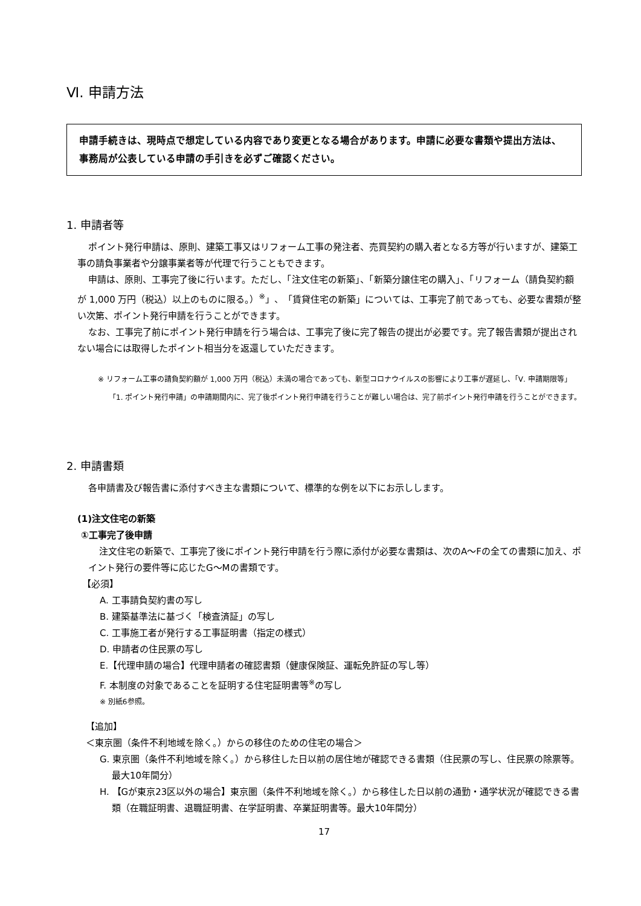Ⅵ. 申請方法
申請手続きは、現時点で想定している内容であり変更となる場合があります。申請に必要な書類や提出方法は、事務局が公表している申請の手引きを必ずご確認ください。
1. 申請者等
ポイント発行申請は、原則、建築工事又はリフォーム工事の発注者、売買契約の購入者となる方等が行いますが、建築工事の請負事業者や分譲事業者等が代理で行うこともできます。
申請は、原則、工事完了後に行います。ただし、「注文住宅の新築」、「新築分譲住宅の購入」、「リフォーム（請負契約額が 1,000 万円（税込）以上のものに限る。）<sup>※</sup>」、「賃貸住宅の新築」については、工事完了前であっても、必要な書類が整い次第、ポイント発行申請を行うことができます。
なお、工事完了前にポイント発行申請を行う場合は、工事完了後に完了報告の提出が必要です。完了報告書類が提出されない場合には取得したポイント相当分を返還していただきます。
※ リフォーム工事の請負契約額が 1,000 万円（税込）未満の場合であっても、新型コロナウイルスの影響により工事が遅延し、「Ⅴ. 申請期限等」「1. ポイント発行申請」の申請期間内に、完了後ポイント発行申請を行うことが難しい場合は、完了前ポイント発行申請を行うことができます。
2. 申請書類
各申請書及び報告書に添付すべき主な書類について、標準的な例を以下にお示しします。
(1)注文住宅の新築
①工事完了後申請
注文住宅の新築で、工事完了後にポイント発行申請を行う際に添付が必要な書類は、次のA～Fの全ての書類に加え、ポイント発行の要件等に応じたG～Mの書類です。
【必須】
A. 工事請負契約書の写し
B. 建築基準法に基づく「検査済証」の写し
C. 工事施工者が発行する工事証明書（指定の様式）
D. 申請者の住民票の写し
E.【代理申請の場合】代理申請者の確認書類（健康保険証、運転免許証の写し等）
F. 本制度の対象であることを証明する住宅証明書等<sup>※</sup>の写し
※ 別紙6参照。
【追加】
＜東京圏（条件不利地域を除く。）からの移住のための住宅の場合＞
G. 東京圏（条件不利地域を除く。）から移住した日以前の居住地が確認できる書類（住民票の写し、住民票の除票等。最大10年間分）
H. 【Gが東京23区以外の場合】東京圏（条件不利地域を除く。）から移住した日以前の通勤・通学状況が確認できる書類（在職証明書、退職証明書、在学証明書、卒業証明書等。最大10年間分）
17